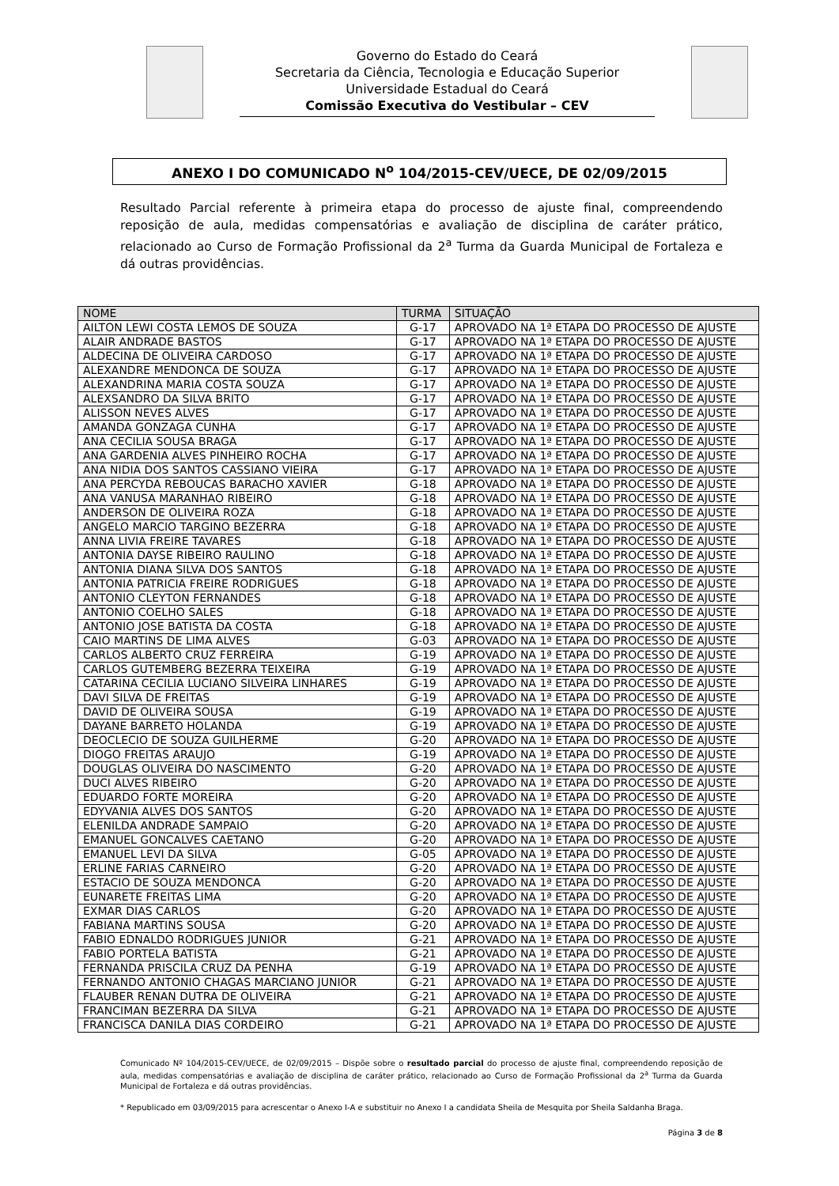Governo do Estado do Ceará
Secretaria da Ciência, Tecnologia e Educação Superior
Universidade Estadual do Ceará
Comissão Executiva do Vestibular – CEV
ANEXO I DO COMUNICADO N<sup>o</sup> 104/2015-CEV/UECE, DE 02/09/2015
Resultado Parcial referente à primeira etapa do processo de ajuste final, compreendendo reposição de aula, medidas compensatórias e avaliação de disciplina de caráter prático, relacionado ao Curso de Formação Profissional da 2<sup>a</sup> Turma da Guarda Municipal de Fortaleza e dá outras providências.
| NOME | TURMA | SITUAÇÃO |
| --- | --- | --- |
| AILTON LEWI COSTA LEMOS DE SOUZA | G-17 | APROVADO NA 1ª ETAPA DO PROCESSO DE AJUSTE |
| ALAIR ANDRADE BASTOS | G-17 | APROVADO NA 1ª ETAPA DO PROCESSO DE AJUSTE |
| ALDECINA DE OLIVEIRA CARDOSO | G-17 | APROVADO NA 1ª ETAPA DO PROCESSO DE AJUSTE |
| ALEXANDRE MENDONCA DE SOUZA | G-17 | APROVADO NA 1ª ETAPA DO PROCESSO DE AJUSTE |
| ALEXANDRINA MARIA COSTA SOUZA | G-17 | APROVADO NA 1ª ETAPA DO PROCESSO DE AJUSTE |
| ALEXSANDRO DA SILVA BRITO | G-17 | APROVADO NA 1ª ETAPA DO PROCESSO DE AJUSTE |
| ALISSON NEVES ALVES | G-17 | APROVADO NA 1ª ETAPA DO PROCESSO DE AJUSTE |
| AMANDA GONZAGA CUNHA | G-17 | APROVADO NA 1ª ETAPA DO PROCESSO DE AJUSTE |
| ANA CECILIA SOUSA BRAGA | G-17 | APROVADO NA 1ª ETAPA DO PROCESSO DE AJUSTE |
| ANA GARDENIA ALVES PINHEIRO ROCHA | G-17 | APROVADO NA 1ª ETAPA DO PROCESSO DE AJUSTE |
| ANA NIDIA DOS SANTOS CASSIANO VIEIRA | G-17 | APROVADO NA 1ª ETAPA DO PROCESSO DE AJUSTE |
| ANA PERCYDA REBOUCAS BARACHO XAVIER | G-18 | APROVADO NA 1ª ETAPA DO PROCESSO DE AJUSTE |
| ANA VANUSA MARANHAO RIBEIRO | G-18 | APROVADO NA 1ª ETAPA DO PROCESSO DE AJUSTE |
| ANDERSON DE OLIVEIRA ROZA | G-18 | APROVADO NA 1ª ETAPA DO PROCESSO DE AJUSTE |
| ANGELO MARCIO TARGINO BEZERRA | G-18 | APROVADO NA 1ª ETAPA DO PROCESSO DE AJUSTE |
| ANNA LIVIA FREIRE TAVARES | G-18 | APROVADO NA 1ª ETAPA DO PROCESSO DE AJUSTE |
| ANTONIA DAYSE RIBEIRO RAULINO | G-18 | APROVADO NA 1ª ETAPA DO PROCESSO DE AJUSTE |
| ANTONIA DIANA SILVA DOS SANTOS | G-18 | APROVADO NA 1ª ETAPA DO PROCESSO DE AJUSTE |
| ANTONIA PATRICIA FREIRE RODRIGUES | G-18 | APROVADO NA 1ª ETAPA DO PROCESSO DE AJUSTE |
| ANTONIO CLEYTON FERNANDES | G-18 | APROVADO NA 1ª ETAPA DO PROCESSO DE AJUSTE |
| ANTONIO COELHO SALES | G-18 | APROVADO NA 1ª ETAPA DO PROCESSO DE AJUSTE |
| ANTONIO JOSE BATISTA DA COSTA | G-18 | APROVADO NA 1ª ETAPA DO PROCESSO DE AJUSTE |
| CAIO MARTINS DE LIMA ALVES | G-03 | APROVADO NA 1ª ETAPA DO PROCESSO DE AJUSTE |
| CARLOS ALBERTO CRUZ FERREIRA | G-19 | APROVADO NA 1ª ETAPA DO PROCESSO DE AJUSTE |
| CARLOS GUTEMBERG BEZERRA TEIXEIRA | G-19 | APROVADO NA 1ª ETAPA DO PROCESSO DE AJUSTE |
| CATARINA CECILIA LUCIANO SILVEIRA LINHARES | G-19 | APROVADO NA 1ª ETAPA DO PROCESSO DE AJUSTE |
| DAVI SILVA DE FREITAS | G-19 | APROVADO NA 1ª ETAPA DO PROCESSO DE AJUSTE |
| DAVID DE OLIVEIRA SOUSA | G-19 | APROVADO NA 1ª ETAPA DO PROCESSO DE AJUSTE |
| DAYANE BARRETO HOLANDA | G-19 | APROVADO NA 1ª ETAPA DO PROCESSO DE AJUSTE |
| DEOCLECIO DE SOUZA GUILHERME | G-20 | APROVADO NA 1ª ETAPA DO PROCESSO DE AJUSTE |
| DIOGO FREITAS ARAUJO | G-19 | APROVADO NA 1ª ETAPA DO PROCESSO DE AJUSTE |
| DOUGLAS OLIVEIRA DO NASCIMENTO | G-20 | APROVADO NA 1ª ETAPA DO PROCESSO DE AJUSTE |
| DUCI ALVES RIBEIRO | G-20 | APROVADO NA 1ª ETAPA DO PROCESSO DE AJUSTE |
| EDUARDO FORTE MOREIRA | G-20 | APROVADO NA 1ª ETAPA DO PROCESSO DE AJUSTE |
| EDYVANIA ALVES DOS SANTOS | G-20 | APROVADO NA 1ª ETAPA DO PROCESSO DE AJUSTE |
| ELENILDA ANDRADE SAMPAIO | G-20 | APROVADO NA 1ª ETAPA DO PROCESSO DE AJUSTE |
| EMANUEL GONCALVES CAETANO | G-20 | APROVADO NA 1ª ETAPA DO PROCESSO DE AJUSTE |
| EMANUEL LEVI DA SILVA | G-05 | APROVADO NA 1ª ETAPA DO PROCESSO DE AJUSTE |
| ERLINE FARIAS CARNEIRO | G-20 | APROVADO NA 1ª ETAPA DO PROCESSO DE AJUSTE |
| ESTACIO DE SOUZA MENDONCA | G-20 | APROVADO NA 1ª ETAPA DO PROCESSO DE AJUSTE |
| EUNARETE FREITAS LIMA | G-20 | APROVADO NA 1ª ETAPA DO PROCESSO DE AJUSTE |
| EXMAR DIAS CARLOS | G-20 | APROVADO NA 1ª ETAPA DO PROCESSO DE AJUSTE |
| FABIANA MARTINS SOUSA | G-20 | APROVADO NA 1ª ETAPA DO PROCESSO DE AJUSTE |
| FABIO EDNALDO RODRIGUES JUNIOR | G-21 | APROVADO NA 1ª ETAPA DO PROCESSO DE AJUSTE |
| FABIO PORTELA BATISTA | G-21 | APROVADO NA 1ª ETAPA DO PROCESSO DE AJUSTE |
| FERNANDA PRISCILA CRUZ DA PENHA | G-19 | APROVADO NA 1ª ETAPA DO PROCESSO DE AJUSTE |
| FERNANDO ANTONIO CHAGAS MARCIANO JUNIOR | G-21 | APROVADO NA 1ª ETAPA DO PROCESSO DE AJUSTE |
| FLAUBER RENAN DUTRA DE OLIVEIRA | G-21 | APROVADO NA 1ª ETAPA DO PROCESSO DE AJUSTE |
| FRANCIMAN BEZERRA DA SILVA | G-21 | APROVADO NA 1ª ETAPA DO PROCESSO DE AJUSTE |
| FRANCISCA DANILA DIAS CORDEIRO | G-21 | APROVADO NA 1ª ETAPA DO PROCESSO DE AJUSTE |
Comunicado Nº 104/2015-CEV/UECE, de 02/09/2015 – Dispõe sobre o resultado parcial do processo de ajuste final, compreendendo reposição de aula, medidas compensatórias e avaliação de disciplina de caráter prático, relacionado ao Curso de Formação Profissional da 2<sup>a</sup> Turma da Guarda Municipal de Fortaleza e dá outras providências.
* Republicado em 03/09/2015 para acrescentar o Anexo I-A e substituir no Anexo I a candidata Sheila de Mesquita por Sheila Saldanha Braga.
Página 3 de 8